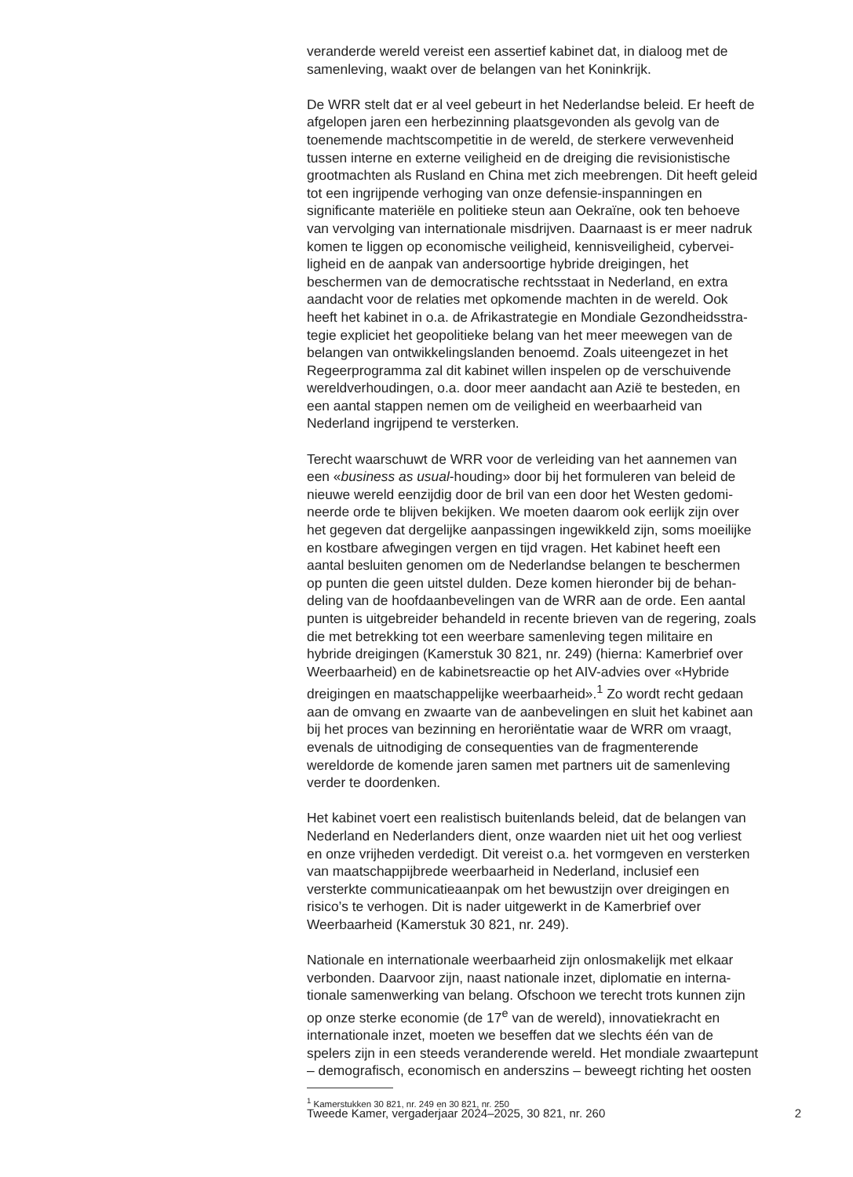veranderde wereld vereist een assertief kabinet dat, in dialoog met de samenleving, waakt over de belangen van het Koninkrijk.
De WRR stelt dat er al veel gebeurt in het Nederlandse beleid. Er heeft de afgelopen jaren een herbezinning plaatsgevonden als gevolg van de toenemende machtscompetitie in de wereld, de sterkere verwevenheid tussen interne en externe veiligheid en de dreiging die revisionistische grootmachten als Rusland en China met zich meebrengen. Dit heeft geleid tot een ingrijpende verhoging van onze defensie-inspanningen en significante materiële en politieke steun aan Oekraïne, ook ten behoeve van vervolging van internationale misdrijven. Daarnaast is er meer nadruk komen te liggen op economische veiligheid, kennisveiligheid, cybervei- ligheid en de aanpak van andersoortige hybride dreigingen, het beschermen van de democratische rechtsstaat in Nederland, en extra aandacht voor de relaties met opkomende machten in de wereld. Ook heeft het kabinet in o.a. de Afrikastrategie en Mondiale Gezondheidsstra- tegie expliciet het geopolitieke belang van het meer meewegen van de belangen van ontwikkelingslanden benoemd. Zoals uiteengezet in het Regeerprogramma zal dit kabinet willen inspelen op de verschuivende wereldverhoudingen, o.a. door meer aandacht aan Azië te besteden, en een aantal stappen nemen om de veiligheid en weerbaarheid van Nederland ingrijpend te versterken.
Terecht waarschuwt de WRR voor de verleiding van het aannemen van een «business as usual-houding» door bij het formuleren van beleid de nieuwe wereld eenzijdig door de bril van een door het Westen gedomi- neerde orde te blijven bekijken. We moeten daarom ook eerlijk zijn over het gegeven dat dergelijke aanpassingen ingewikkeld zijn, soms moeilijke en kostbare afwegingen vergen en tijd vragen. Het kabinet heeft een aantal besluiten genomen om de Nederlandse belangen te beschermen op punten die geen uitstel dulden. Deze komen hieronder bij de behan- deling van de hoofdaanbevelingen van de WRR aan de orde. Een aantal punten is uitgebreider behandeld in recente brieven van de regering, zoals die met betrekking tot een weerbare samenleving tegen militaire en hybride dreigingen (Kamerstuk 30 821, nr. 249) (hierna: Kamerbrief over Weerbaarheid) en de kabinetsreactie op het AIV-advies over «Hybride dreigingen en maatschappelijke weerbaarheid».<sup>1</sup> Zo wordt recht gedaan aan de omvang en zwaarte van de aanbevelingen en sluit het kabinet aan bij het proces van bezinning en heroriëntatie waar de WRR om vraagt, evenals de uitnodiging de consequenties van de fragmenterende wereldorde de komende jaren samen met partners uit de samenleving verder te doordenken.
Het kabinet voert een realistisch buitenlands beleid, dat de belangen van Nederland en Nederlanders dient, onze waarden niet uit het oog verliest en onze vrijheden verdedigt. Dit vereist o.a. het vormgeven en versterken van maatschappijbrede weerbaarheid in Nederland, inclusief een versterkte communicatieaanpak om het bewustzijn over dreigingen en risico’s te verhogen. Dit is nader uitgewerkt in de Kamerbrief over Weerbaarheid (Kamerstuk 30 821, nr. 249).
Nationale en internationale weerbaarheid zijn onlosmakelijk met elkaar verbonden. Daarvoor zijn, naast nationale inzet, diplomatie en interna- tionale samenwerking van belang. Ofschoon we terecht trots kunnen zijn op onze sterke economie (de 17<sup>e</sup> van de wereld), innovatiekracht en internationale inzet, moeten we beseffen dat we slechts één van de spelers zijn in een steeds veranderende wereld. Het mondiale zwaartepunt – demografisch, economisch en anderszins – beweegt richting het oosten
<sup>1</sup> Kamerstukken 30 821, nr. 249 en 30 821, nr. 250
Tweede Kamer, vergaderjaar 2024–2025, 30 821, nr. 260 2